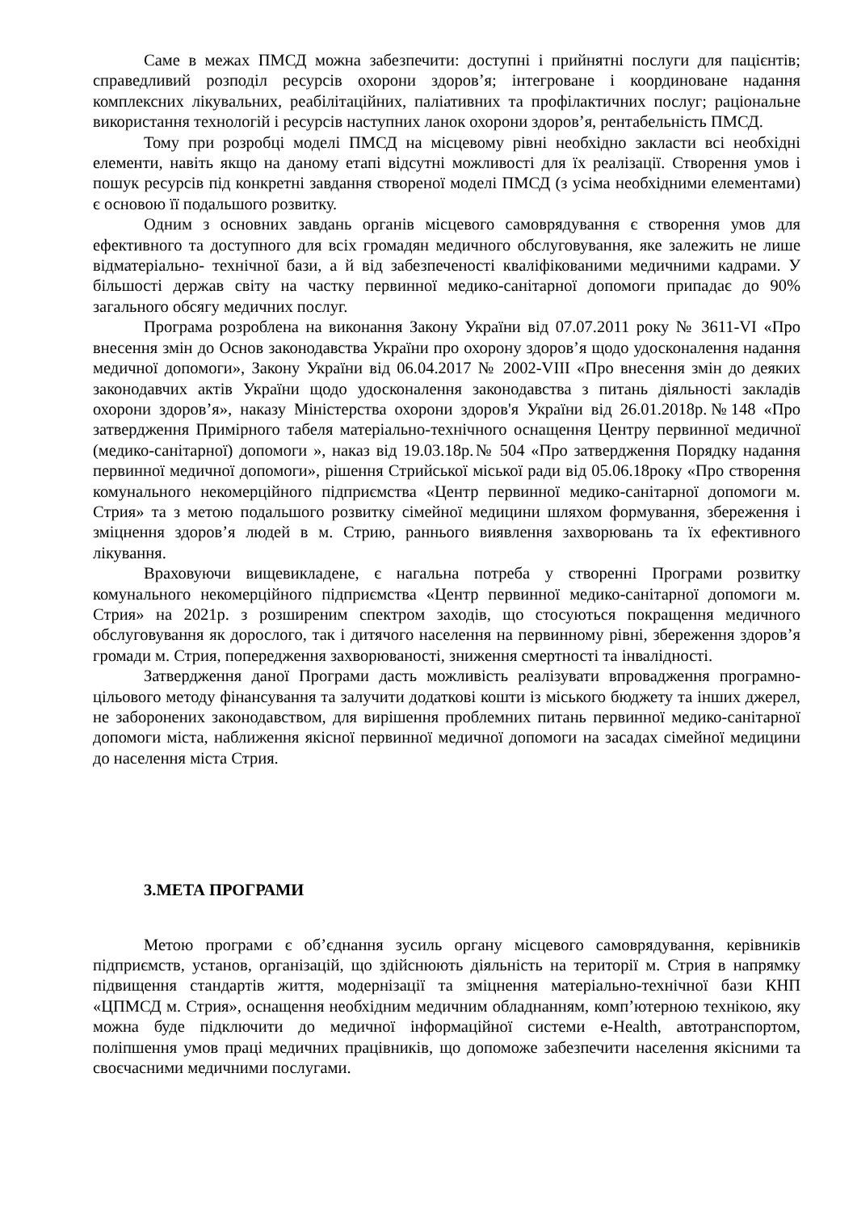Саме в межах ПМСД можна забезпечити: доступні і прийнятні послуги для пацієнтів; справедливий розподіл ресурсів охорони здоров’я; інтегроване і координоване надання комплексних лікувальних, реабілітаційних, паліативних та профілактичних послуг; раціональне використання технологій і ресурсів наступних ланок охорони здоров’я, рентабельність ПМСД.
Тому при розробці моделі ПМСД на місцевому рівні необхідно закласти всі необхідні елементи, навіть якщо на даному етапі відсутні можливості для їх реалізації. Створення умов і пошук ресурсів під конкретні завдання створеної моделі ПМСД (з усіма необхідними елементами) є основою її подальшого розвитку.
Одним з основних завдань органів місцевого самоврядування є створення умов для ефективного та доступного для всіх громадян медичного обслуговування, яке залежить не лише відматеріально- технічної бази, а й від забезпеченості кваліфікованими медичними кадрами. У більшості держав світу на частку первинної медико-санітарної допомоги припадає до 90% загального обсягу медичних послуг.
Програма розроблена на виконання Закону України від 07.07.2011 року № 3611-VI «Про внесення змін до Основ законодавства України про охорону здоров’я щодо удосконалення надання медичної допомоги», Закону України від 06.04.2017 № 2002-VIII «Про внесення змін до деяких законодавчих актів України щодо удосконалення законодавства з питань діяльності закладів охорони здоров’я», наказу Міністерства охорони здоров'я України від 26.01.2018р.№148 «Про затвердження Примірного табеля матеріально-технічного оснащення Центру первинної медичної (медико-санітарної) допомоги », наказ від 19.03.18р.№ 504 «Про затвердження Порядку надання первинної медичної допомоги», рішення Стрийської міської ради від 05.06.18року «Про створення комунального некомерційного підприємства «Центр первинної медико-санітарної допомоги м. Стрия» та з метою подальшого розвитку сімейної медицини шляхом формування, збереження і зміцнення здоров’я людей в м. Стрию, раннього виявлення захворювань та їх ефективного лікування.
Враховуючи вищевикладене, є нагальна потреба у створенні Програми розвитку комунального некомерційного підприємства «Центр первинної медико-санітарної допомоги м. Стрия» на 2021р. з розширеним спектром заходів, що стосуються покращення медичного обслуговування як дорослого, так і дитячого населення на первинному рівні, збереження здоров’я громади м. Стрия, попередження захворюваності, зниження смертності та інвалідності.
Затвердження даної Програми дасть можливість реалізувати впровадження програмно-цільового методу фінансування та залучити додаткові кошти із міського бюджету та інших джерел, не заборонених законодавством, для вирішення проблемних питань первинної медико-санітарної допомоги міста, наближення якісної первинної медичної допомоги на засадах сімейної медицини до населення міста Стрия.
3.МЕТА ПРОГРАМИ
Метою програми є об’єднання зусиль органу місцевого самоврядування, керівників підприємств, установ, організацій, що здійснюють діяльність на території м. Стрия в напрямку підвищення стандартів життя, модернізації та зміцнення матеріально-технічної бази КНП «ЦПМСД м. Стрия», оснащення необхідним медичним обладнанням, комп’ютерною технікою, яку можна буде підключити до медичної інформаційної системи e-Health, автотранспортом, поліпшення умов праці медичних працівників, що допоможе забезпечити населення якісними та своєчасними медичними послугами.